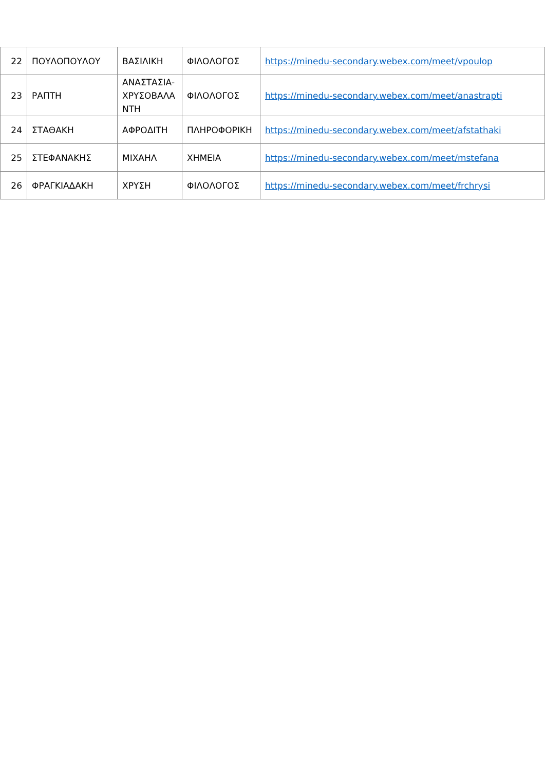| 22 | ΠΟΥΛΟΠΟΥΛΟΥ | ΒΑΣΙΛΙΚΗ | ΦΙΛΟΛΟΓΟΣ | https://minedu-secondary.webex.com/meet/vpoulop |
| 23 | ΡΑΠΤΗ | ΑΝΑΣΤΑΣΙΑ-ΧΡΥΣΟΒΑΛΑΝΤΗ | ΦΙΛΟΛΟΓΟΣ | https://minedu-secondary.webex.com/meet/anastrapti |
| 24 | ΣΤΑΘΑΚΗ | ΑΦΡΟΔΙΤΗ | ΠΛΗΡΟΦΟΡΙΚΗ | https://minedu-secondary.webex.com/meet/afstathaki |
| 25 | ΣΤΕΦΑΝΑΚΗΣ | ΜΙΧΑΗΛ | ΧΗΜΕΙΑ | https://minedu-secondary.webex.com/meet/mstefana |
| 26 | ΦΡΑΓΚΙΑΔΑΚΗ | ΧΡΥΣΗ | ΦΙΛΟΛΟΓΟΣ | https://minedu-secondary.webex.com/meet/frchrysi |